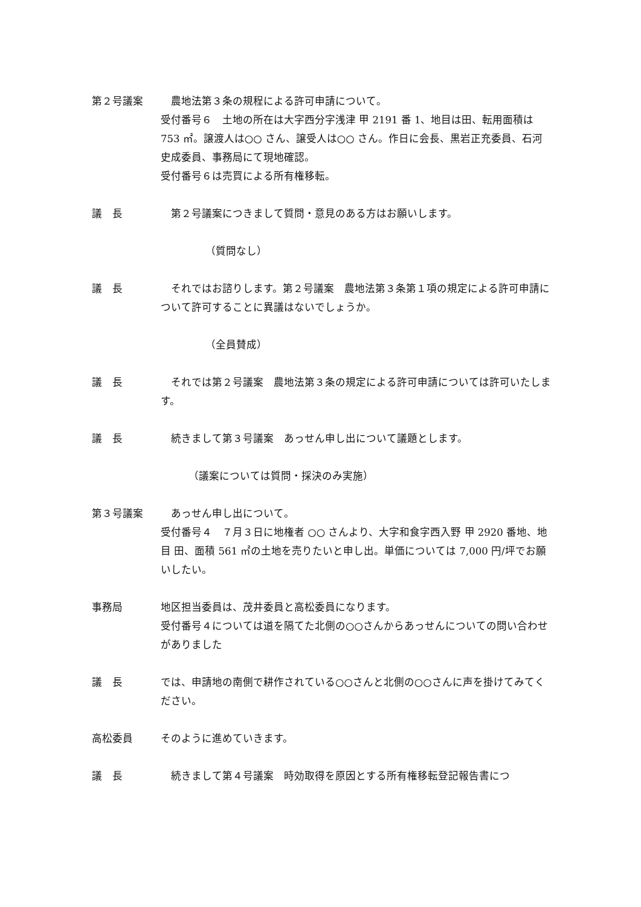第２号議案 　農地法第３条の規程による許可申請について。
受付番号６　土地の所在は大字西分字浅津 甲 2191 番 1、地目は田、転用面積は 753 ㎡。譲渡人は○○ さん、譲受人は○○ さん。作日に会長、黒岩正充委員、石河史成委員、事務局にて現地確認。
受付番号６は売買による所有権移転。
議　長 　第２号議案につきまして質問・意見のある方はお願いします。
（質問なし）
議　長 　それではお諮りします。第２号議案　農地法第３条第１項の規定による許可申請について許可することに異議はないでしょうか。
（全員賛成）
議　長 　それでは第２号議案　農地法第３条の規定による許可申請については許可いたします。
議　長 　続きまして第３号議案　あっせん申し出について議題とします。
（議案については質問・採決のみ実施）
第３号議案 　あっせん申し出について。
受付番号４　７月３日に地権者 ○○ さんより、大字和食字西入野 甲 2920 番地、地目 田、面積 561 ㎡の土地を売りたいと申し出。単価については 7,000 円/坪でお願いしたい。
事務局 地区担当委員は、茂井委員と高松委員になります。
受付番号４については道を隔てた北側の○○さんからあっせんについての問い合わせがありました
議　長 では、申請地の南側で耕作されている○○さんと北側の○○さんに声を掛けてみてください。
高松委員 そのように進めていきます。
議　長 　続きまして第４号議案　時効取得を原因とする所有権移転登記報告書につ